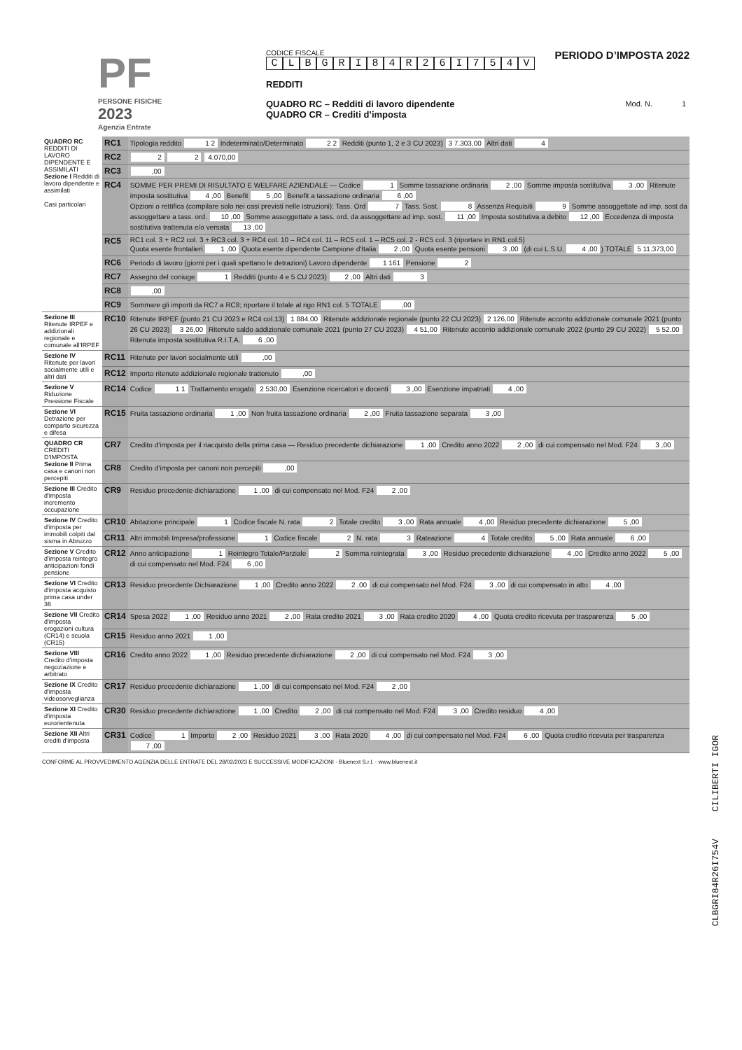PF
PERSONE FISICHE
2023
Agenzia Entrate
CODICE FISCALE
CLBGRI 84 R 26 I 754 V
REDDITI
QUADRO RC – Redditi di lavoro dipendente
QUADRO CR – Crediti d’imposta
PERIODO D’IMPOSTA 2022
Mod. N. 1
| QUADRO RC REDDITI DI LAVORO DIPENDENTE E ASSIMILATI Sezione I Redditi di lavoro dipendente e assimilati Casi particolari | RC1 | Tipologia reddito 1 2 Indeterminato/Determinato 2 2 Redditi (punto 1, 2 e 3 CU 2023) 3 7.303,00 Altri dati 4 |
| | RC2 | 2 2 4.070,00 |
| | RC3 | ,00 |
| | RC4 | SOMME PER PREMI DI RISULTATO E WELFARE AZIENDALE — Codice 1 Somme tassazione ordinaria 2 ,00 Somme imposta sostitutiva 3 ,00 Ritenute imposta sostitutiva 4 ,00 Benefit 5 ,00 Benefit a tassazione ordinaria 6 ,00 Opzioni o rettifica (compilare solo nei casi previsti nelle istruzioni): Tass. Ord 7 Tass. Sost. 8 Assenza Requisiti 9 Somme assoggettate ad imp. sost da assoggettare a tass. ord. 10 ,00 Somme assoggettate a tass. ord. da assoggettare ad imp. sost. 11 ,00 Imposta sostitutiva a debito 12 ,00 Eccedenza di imposta sostitutiva trattenuta e/o versata 13 ,00 |
| | RC5 | RC1 col. 3 + RC2 col. 3 + RC3 col. 3 + RC4 col. 10 – RC4 col. 11 – RC5 col. 1 – RC5 col. 2 - RC5 col. 3 (riportare in RN1 col.5) Quota esente frontalieri 1 ,00 Quota esente dipendente Campione d'Italia 2 ,00 Quota esente pensioni 3 ,00 (di cui L.S.U. 4 ,00 ) TOTALE 5 11.373,00 |
| | RC6 | Periodo di lavoro (giorni per i quali spettano le detrazioni) Lavoro dipendente 1 161 Pensione 2 |
| | RC7 | Assegno del coniuge 1 Redditi (punto 4 e 5 CU 2023) 2 ,00 Altri dati 3 |
| | RC8 | ,00 |
| | RC9 | Sommare gli importi da RC7 a RC8; riportare il totale al rigo RN1 col. 5 TOTALE ,00 |
| Sezione III Ritenute IRPEF e addizionali regionale e comunale all'IRPEF | RC10 | Ritenute IRPEF (punto 21 CU 2023 e RC4 col.13) 1 884,00 Ritenute addizionale regionale (punto 22 CU 2023) 2 126,00 Ritenute acconto addizionale comunale 2021 (punto 26 CU 2023) 3 26,00 Ritenute saldo addizionale comunale 2021 (punto 27 CU 2023) 4 51,00 Ritenute acconto addizionale comunale 2022 (punto 29 CU 2022) 5 52,00 Ritenuta imposta sostitutiva R.I.T.A. 6 ,00 |
| Sezione IV Ritenute per lavori socialmente utili e altri dati | RC11 | Ritenute per lavori socialmente utili ,00 |
| | RC12 | Importo ritenute addizionale regionale trattenuto ,00 |
| Sezione V Riduzione Pressione Fiscale | RC14 | Codice 1 1 Trattamento erogato 2 530,00 Esenzione ricercatori e docenti 3 ,00 Esenzione impatriati 4 ,00 |
| Sezione VI Detrazione per comparto sicurezza e difesa | RC15 | Fruita tassazione ordinaria 1 ,00 Non fruita tassazione ordinaria 2 ,00 Fruita tassazione separata 3 ,00 |
| QUADRO CR CREDITI D'IMPOSTA Sezione II Prima casa e canoni non percepiti | CR7 | Credito d'imposta per il riacquisto della prima casa — Residuo precedente dichiarazione 1 ,00 Credito anno 2022 2 ,00 di cui compensato nel Mod. F24 3 ,00 |
| | CR8 | Credito d'imposta per canoni non percepiti ,00 |
| Sezione III Credito d'imposta incremento occupazione | CR9 | Residuo precedente dichiarazione 1 ,00 di cui compensato nel Mod. F24 2 ,00 |
| Sezione IV Credito d'imposta per immobili colpiti dal sisma in Abruzzo | CR10 | Abitazione principale 1 Codice fiscale N. rata 2 Totale credito 3 ,00 Rata annuale 4 ,00 Residuo precedente dichiarazione 5 ,00 |
| | CR11 | Altri immobili Impresa/professione 1 Codice fiscale 2 N. rata 3 Rateazione 4 Totale credito 5 ,00 Rata annuale 6 ,00 |
| Sezione V Credito d'imposta reintegro anticipazioni fondi pensione | CR12 | Anno anticipazione 1 Reintegro Totale/Parziale 2 Somma reintegrata 3 ,00 Residuo precedente dichiarazione 4 ,00 Credito anno 2022 5 ,00 di cui compensato nel Mod. F24 6 ,00 |
| Sezione VI Credito d'imposta acquisto prima casa under 36 | CR13 | Residuo precedente Dichiarazione 1 ,00 Credito anno 2022 2 ,00 di cui compensato nel Mod. F24 3 ,00 di cui compensato in atto 4 ,00 |
| Sezione VII Credito d'imposta erogazioni cultura (CR14) e scuola (CR15) | CR14 | Spesa 2022 1 ,00 Residuo anno 2021 2 ,00 Rata credito 2021 3 ,00 Rata credito 2020 4 ,00 Quota credito ricevuta per trasparenza 5 ,00 |
| | CR15 | Residuo anno 2021 1 ,00 |
| Sezione VIII Credito d'imposta negoziazione e arbitrato | CR16 | Credito anno 2022 1 ,00 Residuo precedente dichiarazione 2 ,00 di cui compensato nel Mod. F24 3 ,00 |
| Sezione IX Credito d'imposta videosorveglianza | CR17 | Residuo precedente dichiarazione 1 ,00 di cui compensato nel Mod. F24 2 ,00 |
| Sezione XI Credito d'imposta eurorientenuta | CR30 | Residuo precedente dichiarazione 1 ,00 Credito 2 ,00 di cui compensato nel Mod. F24 3 ,00 Credito residuo 4 ,00 |
| Sezione XII Altri crediti d'imposta | CR31 | Codice 1 Importo 2 ,00 Residuo 2021 3 ,00 Rata 2020 4 ,00 di cui compensato nel Mod. F24 6 ,00 Quota credito ricevuta per trasparenza 7 ,00 |
CONFORME AL PROVVEDIMENTO AGENZIA DELLE ENTRATE DEL 28/02/2023 E SUCCESSIVE MODIFICAZIONI - Bluenext S.r.l. - www.bluenext.it
CLBGRI84R26I754V CILIBERTI IGOR